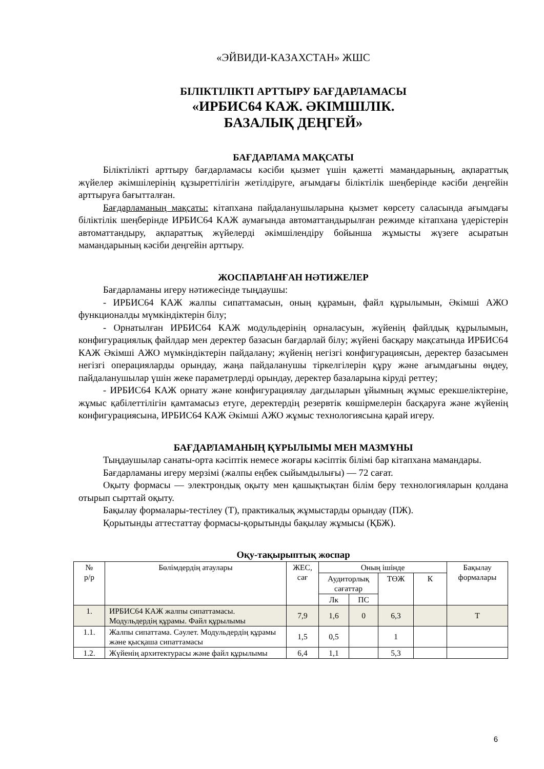«ЭЙВИДИ-КАЗАХСТАН» ЖШС
БІЛІКТІЛІКТІ АРТТЫРУ БАҒДАРЛАМАСЫ
«ИРБИС64 КАЖ. ӘКІМШІЛІК.
БАЗАЛЫҚ ДЕҢГЕЙ»
БАҒДАРЛАМА МАҚСАТЫ
Біліктілікті арттыру бағдарламасы кәсіби қызмет үшін қажетті мамандарының, ақпараттық жүйелер әкімшілерінің құзыреттілігін жетілдіруге, ағымдағы біліктілік шеңберінде кәсіби деңгейін арттыруға бағытталған.
Бағдарламаның мақсаты: кітапхана пайдаланушыларына қызмет көрсету саласында ағымдағы біліктілік шеңберінде ИРБИС64 КАЖ аумағында автоматтандырылған режимде кітапхана үдерістерін автоматтандыру, ақпараттық жүйелерді әкімшілендіру бойынша жұмысты жүзеге асыратын мамандарының кәсіби деңгейін арттыру.
ЖОСПАРЛАНҒАН НӘТИЖЕЛЕР
Бағдарламаны игеру нәтижесінде тыңдаушы:
- ИРБИС64 КАЖ жалпы сипаттамасын, оның құрамын, файл құрылымын, Әкімші АЖО функционалды мүмкіндіктерін білу;
- Орнатылған ИРБИС64 КАЖ модульдерінің орналасуын, жүйенің файлдық құрылымын, конфигурациялық файлдар мен деректер базасын бағдарлай білу; жүйені басқару мақсатында ИРБИС64 КАЖ Әкімші АЖО мүмкіндіктерін пайдалану; жүйенің негізгі конфигурациясын, деректер базасымен негізгі операцияларды орындау, жаңа пайдаланушы тіркелгілерін құру және ағымдағыны өңдеу, пайдаланушылар үшін жеке параметрлерді орындау, деректер базаларына кіруді реттеу;
- ИРБИС64 КАЖ орнату және конфигурациялау дағдыларын ұйымның жұмыс ерекшеліктеріне, жұмыс қабілеттілігін қамтамасыз етуге, деректердің резервтік көшірмелерін басқаруға және жүйенің конфигурациясына, ИРБИС64 КАЖ Әкімші АЖО жұмыс технологиясына қарай игеру.
БАҒДАРЛАМАНЫҢ ҚҰРЫЛЫМЫ МЕН МАЗМҰНЫ
Тыңдаушылар санаты-орта кәсіптік немесе жоғары кәсіптік білімі бар кітапхана мамандары.
Бағдарламаны игеру мерзімі (жалпы еңбек сыйымдылығы) — 72 сағат.
Оқыту формасы — электрондық оқыту мен қашықтықтан білім беру технологияларын қолдана отырып сырттай оқыту.
Бақылау формалары-тестілеу (Т), практикалық жұмыстарды орындау (ПЖ).
Қорытынды аттестаттау формасы-қорытынды бақылау жұмысы (ҚБЖ).
Оқу-тақырыптық жоспар
| № р/р | Бөлімдердің атаулары | ЖЕС, сағ | Оның ішінде | | | | Бақылау формалары |
| --- | --- | --- | --- | --- | --- | --- | --- |
| | | | Аудиторлық сағаттар | | ТӨЖ | К | |
| | | | Лк | ПС | | | |
| 1. | ИРБИС64 КАЖ жалпы сипаттамасы. Модульдердің құрамы. Файл құрылымы | 7,9 | 1,6 | 0 | 6,3 | | Т |
| 1.1. | Жалпы сипаттама. Сәулет. Модульдердің құрамы және қысқаша сипаттамасы | 1,5 | 0,5 | | 1 | | |
| 1.2. | Жүйенің архитектурасы және файл құрылымы | 6,4 | 1,1 | | 5,3 | | |
6